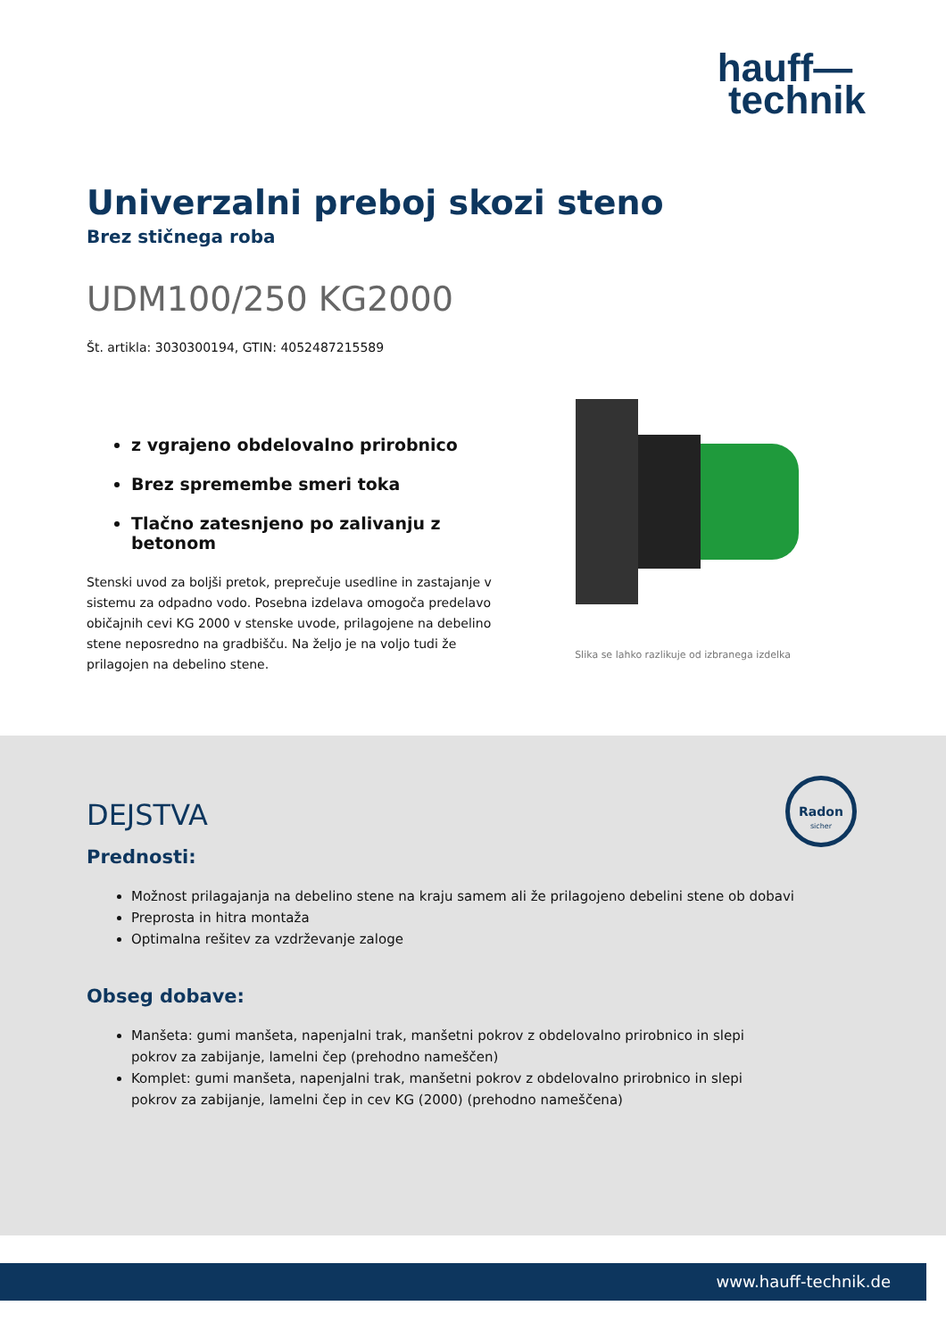hauff—
technik
Univerzalni preboj skozi steno
Brez stičnega roba
UDM100/250 KG2000
Št. artikla: 3030300194, GTIN: 4052487215589
z vgrajeno obdelovalno prirobnico
Brez spremembe smeri toka
Tlačno zatesnjeno po zalivanju z betonom
Stenski uvod za boljši pretok, preprečuje usedline in zastajanje v sistemu za odpadno vodo. Posebna izdelava omogoča predelavo običajnih cevi KG 2000 v stenske uvode, prilagojene na debelino stene neposredno na gradbišču. Na željo je na voljo tudi že prilagojen na debelino stene.
Slika se lahko razlikuje od izbranega izdelka
Radon
sicher
DEJSTVA
Prednosti:
Možnost prilagajanja na debelino stene na kraju samem ali že prilagojeno debelini stene ob dobavi
Preprosta in hitra montaža
Optimalna rešitev za vzdrževanje zaloge
Obseg dobave:
Manšeta: gumi manšeta, napenjalni trak, manšetni pokrov z obdelovalno prirobnico in slepi pokrov za zabijanje, lamelni čep (prehodno nameščen)
Komplet: gumi manšeta, napenjalni trak, manšetni pokrov z obdelovalno prirobnico in slepi pokrov za zabijanje, lamelni čep in cev KG (2000) (prehodno nameščena)
www.hauff-technik.de